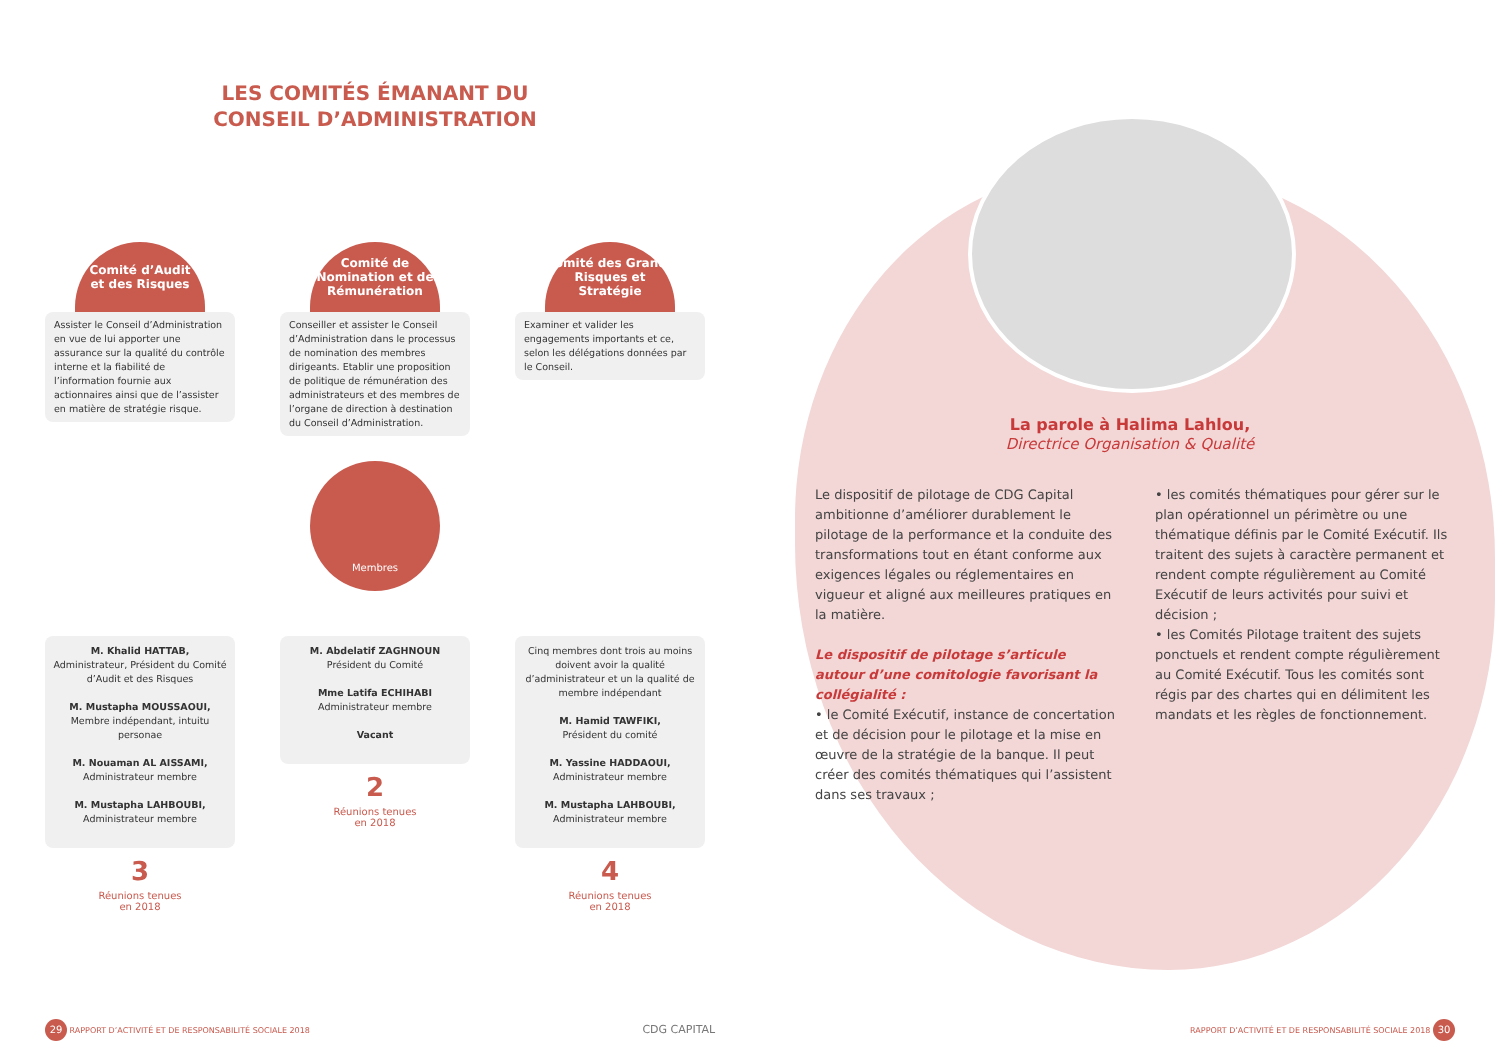LES COMITÉS ÉMANANT DU
CONSEIL D’ADMINISTRATION
Comité d’Audit
et des Risques
Assister le Conseil d’Administration en vue de lui apporter une assurance sur la qualité du contrôle interne et la fiabilité de l’information fournie aux actionnaires ainsi que de l’assister en matière de stratégie risque.
Comité de Nomination et de Rémunération
Conseiller et assister le Conseil d’Administration dans le processus de nomination des membres dirigeants. Etablir une proposition de politique de rémunération des administrateurs et des membres de l’organe de direction à destination du Conseil d’Administration.
Comité des Grands Risques et Stratégie
Examiner et valider les engagements importants et ce, selon les délégations données par le Conseil.
Membres
M. Khalid HATTAB,
Administrateur, Président du Comité d’Audit et des Risques
M. Mustapha MOUSSAOUI,
Membre indépendant, intuitu personae
M. Nouaman AL AISSAMI,
Administrateur membre
M. Mustapha LAHBOUBI,
Administrateur membre
3
Réunions tenues
en 2018
M. Abdelatif ZAGHNOUN
Président du Comité
Mme Latifa ECHIHABI
Administrateur membre
Vacant
2
Réunions tenues
en 2018
Cinq membres dont trois au moins doivent avoir la qualité d’administrateur et un la qualité de membre indépendant
M. Hamid TAWFIKI,
Président du comité
M. Yassine HADDAOUI,
Administrateur membre
M. Mustapha LAHBOUBI,
Administrateur membre
4
Réunions tenues
en 2018
29 RAPPORT D’ACTIVITÉ ET DE RESPONSABILITÉ SOCIALE 2018 CDG CAPITAL
La parole à Halima Lahlou,
Directrice Organisation & Qualité
Le dispositif de pilotage de CDG Capital ambitionne d’améliorer durablement le pilotage de la performance et la conduite des transformations tout en étant conforme aux exigences légales ou réglementaires en vigueur et aligné aux meilleures pratiques en la matière.
Le dispositif de pilotage s’articule autour d’une comitologie favorisant la collégialité :
• le Comité Exécutif, instance de concertation et de décision pour le pilotage et la mise en œuvre de la stratégie de la banque. Il peut créer des comités thématiques qui l’assistent dans ses travaux ;
• les comités thématiques pour gérer sur le plan opérationnel un périmètre ou une thématique définis par le Comité Exécutif. Ils traitent des sujets à caractère permanent et rendent compte régulièrement au Comité Exécutif de leurs activités pour suivi et décision ;
• les Comités Pilotage traitent des sujets ponctuels et rendent compte régulièrement au Comité Exécutif. Tous les comités sont régis par des chartes qui en délimitent les mandats et les règles de fonctionnement.
RAPPORT D’ACTIVITÉ ET DE RESPONSABILITÉ SOCIALE 2018 30